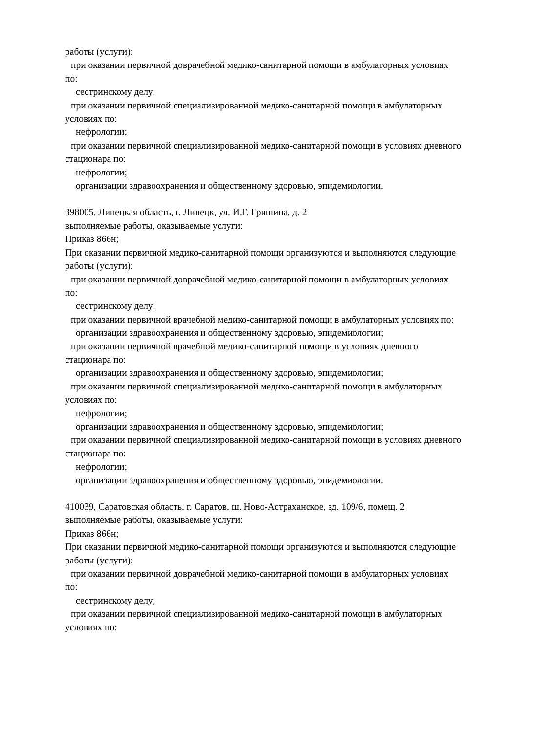работы (услуги):
при оказании первичной доврачебной медико-санитарной помощи в амбулаторных условиях
по:
сестринскому делу;
при оказании первичной специализированной медико-санитарной помощи в амбулаторных
условиях по:
нефрологии;
при оказании первичной специализированной медико-санитарной помощи в условиях дневного
стационара по:
нефрологии;
организации здравоохранения и общественному здоровью, эпидемиологии.
398005, Липецкая область, г. Липецк, ул. И.Г. Гришина, д. 2
выполняемые работы, оказываемые услуги:
Приказ 866н;
При оказании первичной медико-санитарной помощи организуются и выполняются следующие
работы (услуги):
при оказании первичной доврачебной медико-санитарной помощи в амбулаторных условиях
по:
сестринскому делу;
при оказании первичной врачебной медико-санитарной помощи в амбулаторных условиях по:
организации здравоохранения и общественному здоровью, эпидемиологии;
при оказании первичной врачебной медико-санитарной помощи в условиях дневного
стационара по:
организации здравоохранения и общественному здоровью, эпидемиологии;
при оказании первичной специализированной медико-санитарной помощи в амбулаторных
условиях по:
нефрологии;
организации здравоохранения и общественному здоровью, эпидемиологии;
при оказании первичной специализированной медико-санитарной помощи в условиях дневного
стационара по:
нефрологии;
организации здравоохранения и общественному здоровью, эпидемиологии.
410039, Саратовская область, г. Саратов, ш. Ново-Астраханское, зд. 109/6, помещ. 2
выполняемые работы, оказываемые услуги:
Приказ 866н;
При оказании первичной медико-санитарной помощи организуются и выполняются следующие
работы (услуги):
при оказании первичной доврачебной медико-санитарной помощи в амбулаторных условиях
по:
сестринскому делу;
при оказании первичной специализированной медико-санитарной помощи в амбулаторных
условиях по: